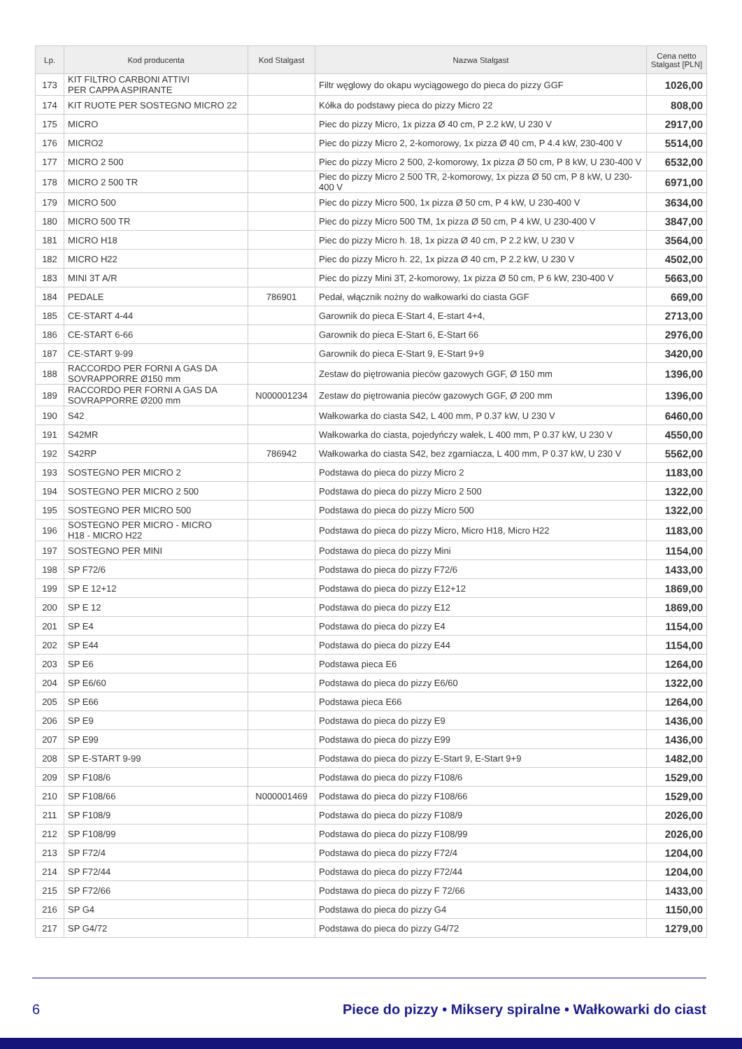| Lp. | Kod producenta | Kod Stalgast | Nazwa Stalgast | Cena netto Stalgast [PLN] |
| --- | --- | --- | --- | --- |
| 173 | KIT FILTRO CARBONI ATTIVI PER CAPPA ASPIRANTE | | Filtr węglowy do okapu wyciągowego do pieca do pizzy GGF | 1026,00 |
| 174 | KIT RUOTE PER SOSTEGNO MICRO 22 | | Kółka do podstawy pieca do pizzy Micro 22 | 808,00 |
| 175 | MICRO | | Piec do pizzy Micro, 1x pizza Ø 40 cm, P 2.2 kW, U 230 V | 2917,00 |
| 176 | MICRO2 | | Piec do pizzy Micro 2, 2-komorowy, 1x pizza Ø 40 cm, P 4.4 kW, 230-400 V | 5514,00 |
| 177 | MICRO 2 500 | | Piec do pizzy Micro 2 500, 2-komorowy, 1x pizza Ø 50 cm, P 8 kW, U 230-400 V | 6532,00 |
| 178 | MICRO 2 500 TR | | Piec do pizzy Micro 2 500 TR, 2-komorowy, 1x pizza Ø 50 cm, P 8 kW, U 230-400 V | 6971,00 |
| 179 | MICRO 500 | | Piec do pizzy Micro 500, 1x pizza Ø 50 cm, P 4 kW, U 230-400 V | 3634,00 |
| 180 | MICRO 500 TR | | Piec do pizzy Micro 500 TM, 1x pizza Ø 50 cm, P 4 kW, U 230-400 V | 3847,00 |
| 181 | MICRO H18 | | Piec do pizzy Micro h. 18, 1x pizza Ø 40 cm, P 2.2 kW, U 230 V | 3564,00 |
| 182 | MICRO H22 | | Piec do pizzy Micro h. 22, 1x pizza Ø 40 cm, P 2.2 kW, U 230 V | 4502,00 |
| 183 | MINI 3T A/R | | Piec do pizzy Mini 3T, 2-komorowy, 1x pizza Ø 50 cm, P 6 kW, 230-400 V | 5663,00 |
| 184 | PEDALE | 786901 | Pedał, włącznik nożny do wałkowarki do ciasta GGF | 669,00 |
| 185 | CE-START 4-44 | | Garownik do pieca E-Start 4, E-start 4+4, | 2713,00 |
| 186 | CE-START 6-66 | | Garownik do pieca E-Start 6, E-Start 66 | 2976,00 |
| 187 | CE-START 9-99 | | Garownik do pieca E-Start 9, E-Start 9+9 | 3420,00 |
| 188 | RACCORDO PER FORNI A GAS DA SOVRAPPORRE Ø150 mm | | Zestaw do piętrowania pieców gazowych GGF, Ø 150 mm | 1396,00 |
| 189 | RACCORDO PER FORNI A GAS DA SOVRAPPORRE Ø200 mm | N000001234 | Zestaw do piętrowania pieców gazowych GGF, Ø 200 mm | 1396,00 |
| 190 | S42 | | Wałkowarka do ciasta S42, L 400 mm, P 0.37 kW, U 230 V | 6460,00 |
| 191 | S42MR | | Wałkowarka do ciasta, pojedyńczy wałek, L 400 mm, P 0.37 kW, U 230 V | 4550,00 |
| 192 | S42RP | 786942 | Wałkowarka do ciasta S42, bez zgarniacza, L 400 mm, P 0.37 kW, U 230 V | 5562,00 |
| 193 | SOSTEGNO PER MICRO 2 | | Podstawa do pieca do pizzy Micro 2 | 1183,00 |
| 194 | SOSTEGNO PER MICRO 2 500 | | Podstawa do pieca do pizzy Micro 2 500 | 1322,00 |
| 195 | SOSTEGNO PER MICRO 500 | | Podstawa do pieca do pizzy Micro 500 | 1322,00 |
| 196 | SOSTEGNO PER MICRO - MICRO H18 - MICRO H22 | | Podstawa do pieca do pizzy Micro, Micro H18, Micro H22 | 1183,00 |
| 197 | SOSTEGNO PER MINI | | Podstawa do pieca do pizzy Mini | 1154,00 |
| 198 | SP F72/6 | | Podstawa do pieca do pizzy F72/6 | 1433,00 |
| 199 | SP E 12+12 | | Podstawa do pieca do pizzy E12+12 | 1869,00 |
| 200 | SP E 12 | | Podstawa do pieca do pizzy E12 | 1869,00 |
| 201 | SP E4 | | Podstawa do pieca do pizzy E4 | 1154,00 |
| 202 | SP E44 | | Podstawa do pieca do pizzy E44 | 1154,00 |
| 203 | SP E6 | | Podstawa pieca E6 | 1264,00 |
| 204 | SP E6/60 | | Podstawa do pieca do pizzy E6/60 | 1322,00 |
| 205 | SP E66 | | Podstawa pieca E66 | 1264,00 |
| 206 | SP E9 | | Podstawa do pieca do pizzy E9 | 1436,00 |
| 207 | SP E99 | | Podstawa do pieca do pizzy E99 | 1436,00 |
| 208 | SP E-START 9-99 | | Podstawa do pieca do pizzy E-Start 9, E-Start 9+9 | 1482,00 |
| 209 | SP F108/6 | | Podstawa do pieca do pizzy F108/6 | 1529,00 |
| 210 | SP F108/66 | N000001469 | Podstawa do pieca do pizzy F108/66 | 1529,00 |
| 211 | SP F108/9 | | Podstawa do pieca do pizzy F108/9 | 2026,00 |
| 212 | SP F108/99 | | Podstawa do pieca do pizzy F108/99 | 2026,00 |
| 213 | SP F72/4 | | Podstawa do pieca do pizzy F72/4 | 1204,00 |
| 214 | SP F72/44 | | Podstawa do pieca do pizzy F72/44 | 1204,00 |
| 215 | SP F72/66 | | Podstawa do pieca do pizzy F 72/66 | 1433,00 |
| 216 | SP G4 | | Podstawa do pieca do pizzy G4 | 1150,00 |
| 217 | SP G4/72 | | Podstawa do pieca do pizzy G4/72 | 1279,00 |
6 Piece do pizzy • Miksery spiralne • Wałkowarki do ciast